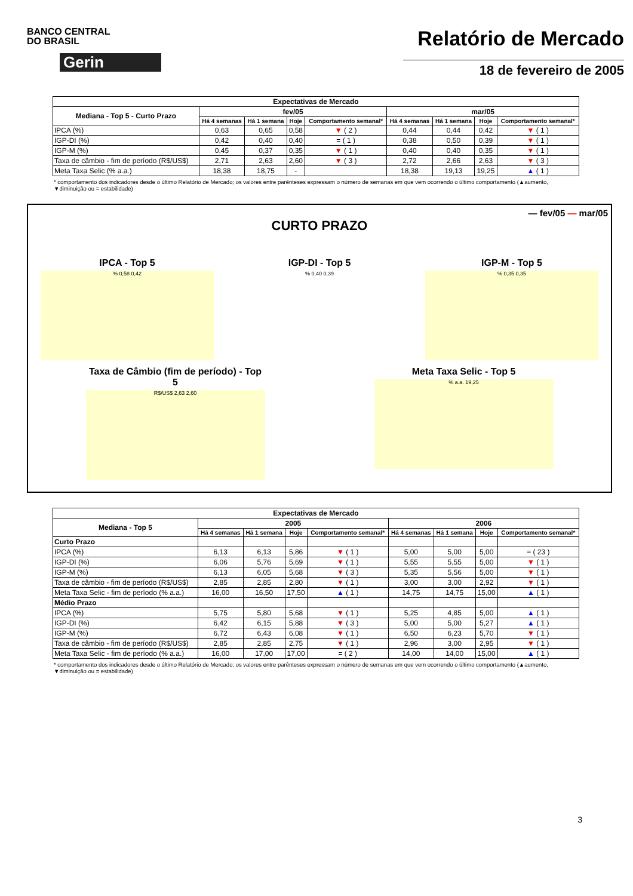BANCO CENTRAL
DO BRASIL
Gerin
Relatório de Mercado
18 de fevereiro de 2005
| Expectativas de Mercado | | | | | | | | |
| --- | --- | --- | --- | --- | --- | --- | --- | --- |
| Mediana - Top 5 - Curto Prazo | fev/05 | | | | mar/05 | | | |
| | Há 4 semanas | Há 1 semana | Hoje | Comportamento semanal* | Há 4 semanas | Há 1 semana | Hoje | Comportamento semanal* |
| IPCA (%) | 0,63 | 0,65 | 0,58 | ▼ ( 2 ) | 0,44 | 0,44 | 0,42 | ▼ ( 1 ) |
| IGP-DI (%) | 0,42 | 0,40 | 0,40 | = ( 1 ) | 0,38 | 0,50 | 0,39 | ▼ ( 1 ) |
| IGP-M (%) | 0,45 | 0,37 | 0,35 | ▼ ( 1 ) | 0,40 | 0,40 | 0,35 | ▼ ( 1 ) |
| Taxa de câmbio - fim de período (R$/US$) | 2,71 | 2,63 | 2,60 | ▼ ( 3 ) | 2,72 | 2,66 | 2,63 | ▼ ( 3 ) |
| Meta Taxa Selic (% a.a.) | 18,38 | 18,75 | - | | 18,38 | 19,13 | 19,25 | ▲ ( 1 ) |
* comportamento dos indicadores desde o último Relatório de Mercado; os valores entre parênteses expressam o número de semanas em que vem ocorrendo o último comportamento (▲aumento, ▼diminuição ou = estabilidade)
— fev/05 — mar/05
CURTO PRAZO
IPCA - Top 5
% 0,58 0,42
IGP-DI - Top 5
% 0,40 0,39
IGP-M - Top 5
% 0,35 0,35
Taxa de Câmbio (fim de período) - Top 5
R$/US$ 2,63 2,60
Meta Taxa Selic - Top 5
% a.a. 19,25
| Expectativas de Mercado | | | | | | | | |
| --- | --- | --- | --- | --- | --- | --- | --- | --- |
| Mediana - Top 5 | 2005 | | | | 2006 | | | |
| | Há 4 semanas | Há 1 semana | Hoje | Comportamento semanal* | Há 4 semanas | Há 1 semana | Hoje | Comportamento semanal* |
| Curto Prazo | | | | | | | | |
| IPCA (%) | 6,13 | 6,13 | 5,86 | ▼ ( 1 ) | 5,00 | 5,00 | 5,00 | = ( 23 ) |
| IGP-DI (%) | 6,06 | 5,76 | 5,69 | ▼ ( 1 ) | 5,55 | 5,55 | 5,00 | ▼ ( 1 ) |
| IGP-M (%) | 6,13 | 6,05 | 5,68 | ▼ ( 3 ) | 5,35 | 5,56 | 5,00 | ▼ ( 1 ) |
| Taxa de câmbio - fim de período (R$/US$) | 2,85 | 2,85 | 2,80 | ▼ ( 1 ) | 3,00 | 3,00 | 2,92 | ▼ ( 1 ) |
| Meta Taxa Selic - fim de período (% a.a.) | 16,00 | 16,50 | 17,50 | ▲ ( 1 ) | 14,75 | 14,75 | 15,00 | ▲ ( 1 ) |
| Médio Prazo | | | | | | | | |
| IPCA (%) | 5,75 | 5,80 | 5,68 | ▼ ( 1 ) | 5,25 | 4,85 | 5,00 | ▲ ( 1 ) |
| IGP-DI (%) | 6,42 | 6,15 | 5,88 | ▼ ( 3 ) | 5,00 | 5,00 | 5,27 | ▲ ( 1 ) |
| IGP-M (%) | 6,72 | 6,43 | 6,08 | ▼ ( 1 ) | 6,50 | 6,23 | 5,70 | ▼ ( 1 ) |
| Taxa de câmbio - fim de período (R$/US$) | 2,85 | 2,85 | 2,75 | ▼ ( 1 ) | 2,96 | 3,00 | 2,95 | ▼ ( 1 ) |
| Meta Taxa Selic - fim de período (% a.a.) | 16,00 | 17,00 | 17,00 | = ( 2 ) | 14,00 | 14,00 | 15,00 | ▲ ( 1 ) |
* comportamento dos indicadores desde o último Relatório de Mercado; os valores entre parênteses expressam o número de semanas em que vem ocorrendo o último comportamento (▲aumento, ▼diminuição ou = estabilidade)
3